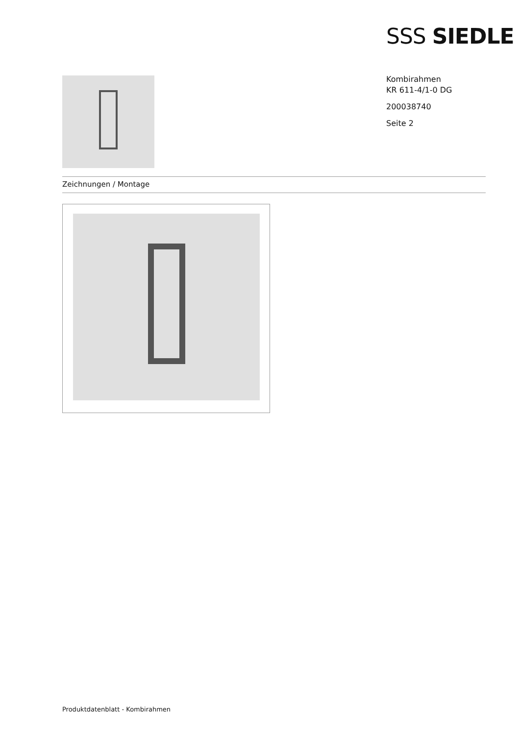SSS SIEDLE
Kombirahmen
KR 611-4/1-0 DG
200038740
Seite 2
Zeichnungen / Montage
Produktdatenblatt - Kombirahmen